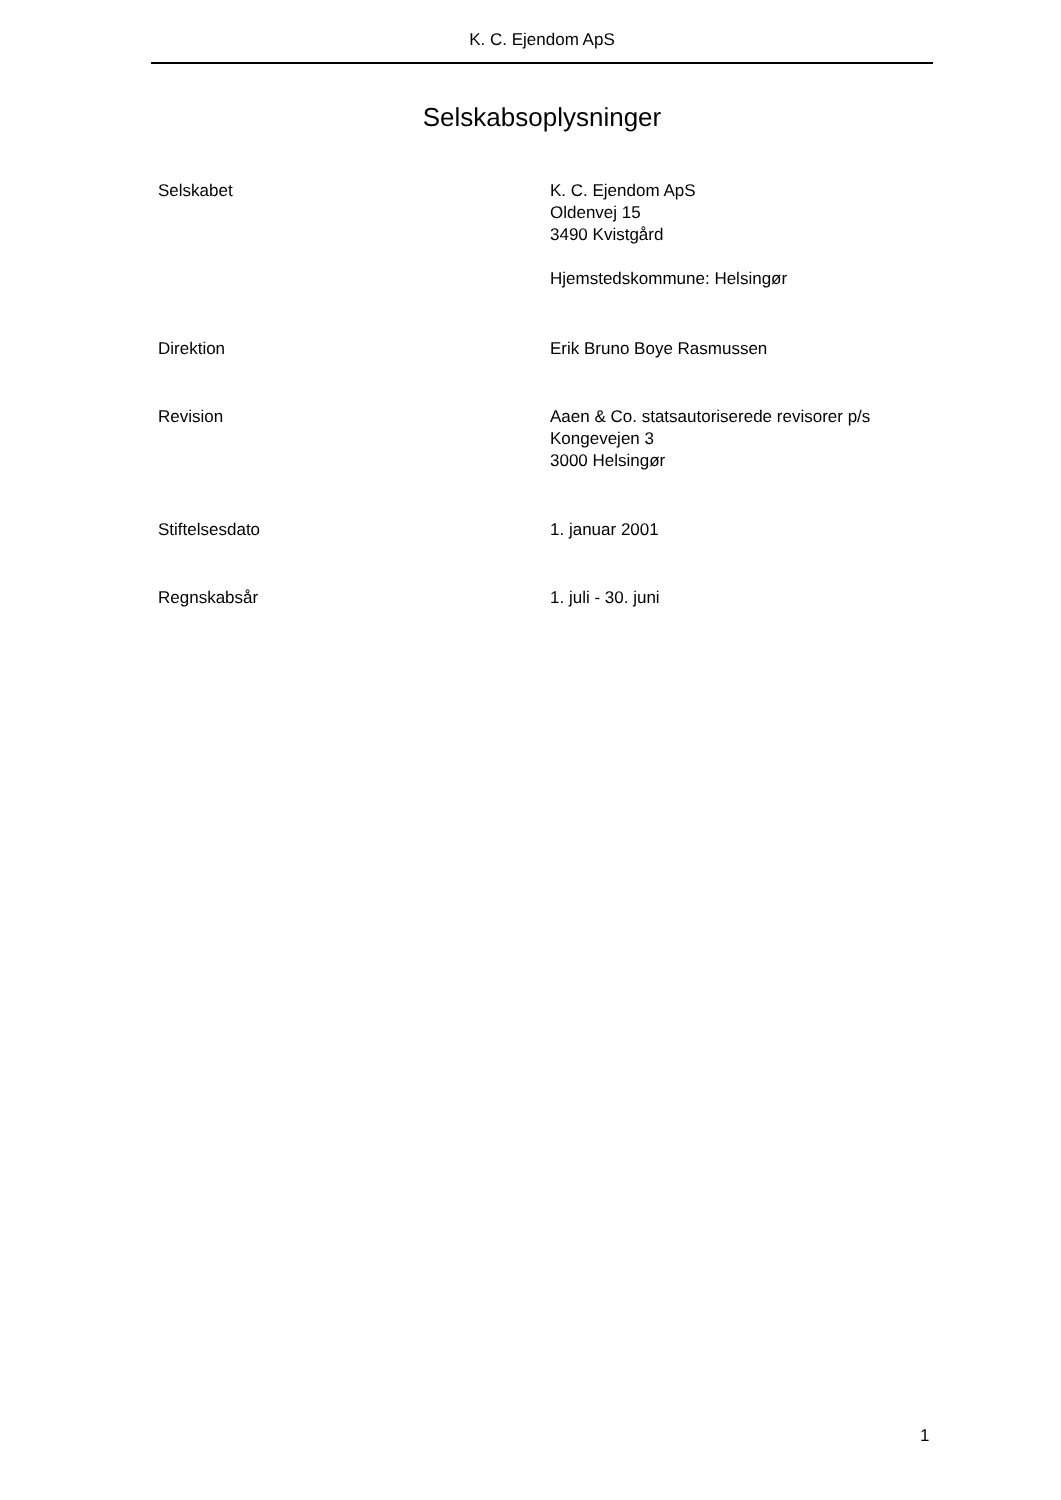K. C. Ejendom ApS
Selskabsoplysninger
Selskabet K. C. Ejendom ApS
Oldenvej 15
3490 Kvistgård
Hjemstedskommune: Helsingør
Direktion Erik Bruno Boye Rasmussen
Revision Aaen & Co. statsautoriserede revisorer p/s
Kongevejen 3
3000 Helsingør
Stiftelsesdato 1. januar 2001
Regnskabsår 1. juli - 30. juni
1